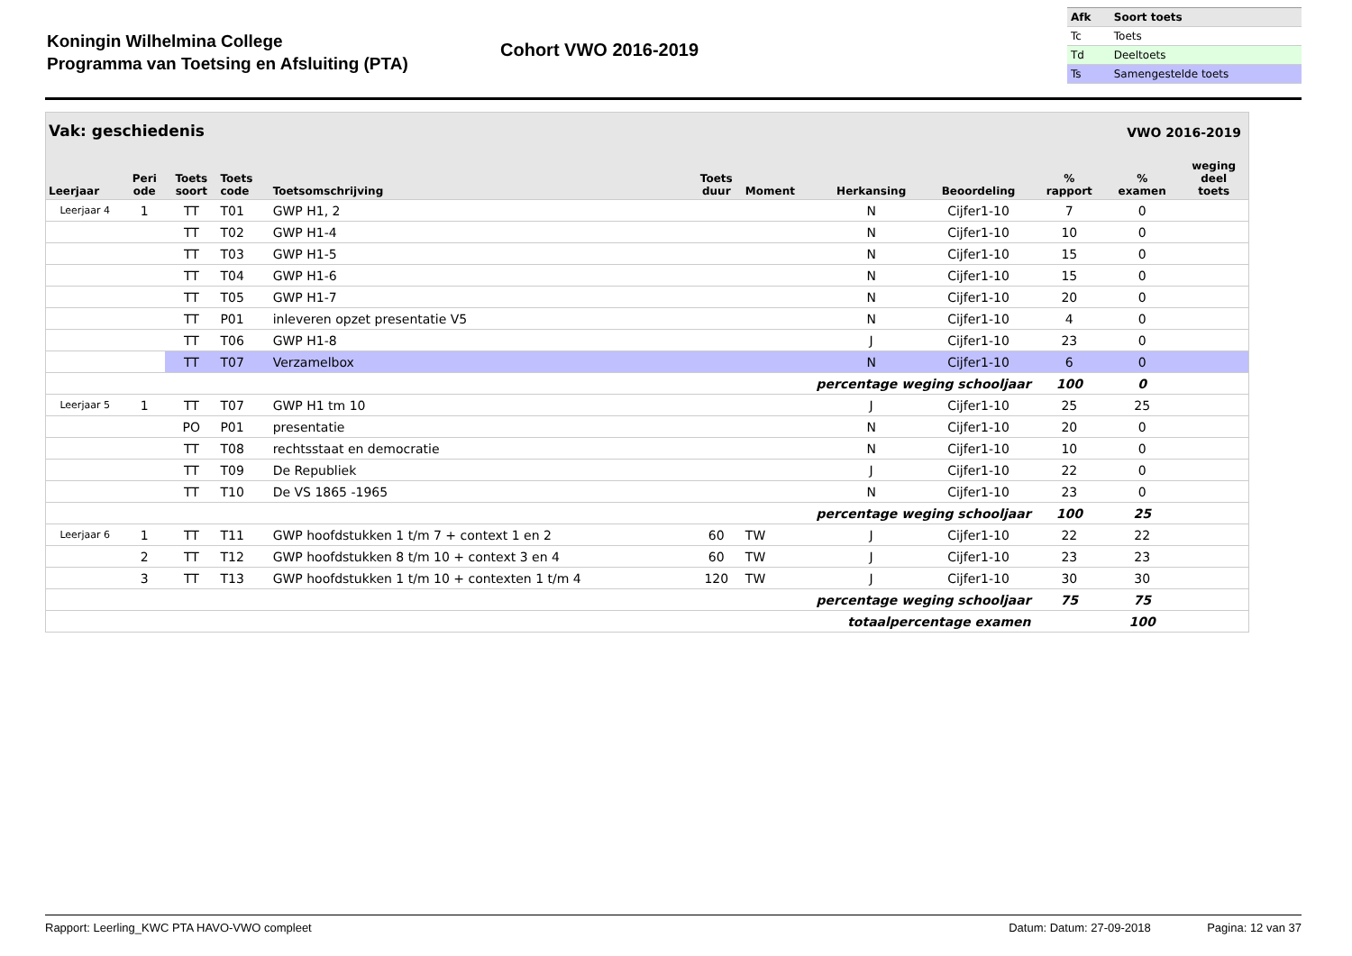Koningin Wilhelmina College
Programma van Toetsing en Afsluiting (PTA)
Cohort VWO 2016-2019
| Afk | Soort toets |
| Tc | Toets |
| Td | Deeltoets |
| Ts | Samengestelde toets |
Vak: geschiedenis VWO 2016-2019
| Leerjaar | Peri ode | Toets soort | Toets code | Toetsomschrijving | Toets duur | Moment | Herkansing | Beoordeling | % rapport | % examen | weging deel toets |
| --- | --- | --- | --- | --- | --- | --- | --- | --- | --- | --- | --- |
| Leerjaar 4 | 1 | TT | T01 | GWP H1, 2 | | | N | Cijfer1-10 | 7 | 0 | |
| | | TT | T02 | GWP H1-4 | | | N | Cijfer1-10 | 10 | 0 | |
| | | TT | T03 | GWP H1-5 | | | N | Cijfer1-10 | 15 | 0 | |
| | | TT | T04 | GWP H1-6 | | | N | Cijfer1-10 | 15 | 0 | |
| | | TT | T05 | GWP H1-7 | | | N | Cijfer1-10 | 20 | 0 | |
| | | TT | P01 | inleveren opzet presentatie V5 | | | N | Cijfer1-10 | 4 | 0 | |
| | | TT | T06 | GWP H1-8 | | | J | Cijfer1-10 | 23 | 0 | |
| | | TT | T07 | Verzamelbox | | | N | Cijfer1-10 | 6 | 0 | |
| percentage weging schooljaar | | | | | | | | | 100 | 0 | |
| Leerjaar 5 | 1 | TT | T07 | GWP H1 tm 10 | | | J | Cijfer1-10 | 25 | 25 | |
| | | PO | P01 | presentatie | | | N | Cijfer1-10 | 20 | 0 | |
| | | TT | T08 | rechtsstaat en democratie | | | N | Cijfer1-10 | 10 | 0 | |
| | | TT | T09 | De Republiek | | | J | Cijfer1-10 | 22 | 0 | |
| | | TT | T10 | De VS 1865 -1965 | | | N | Cijfer1-10 | 23 | 0 | |
| percentage weging schooljaar | | | | | | | | | 100 | 25 | |
| Leerjaar 6 | 1 | TT | T11 | GWP hoofdstukken 1 t/m 7 + context 1 en 2 | 60 | TW | J | Cijfer1-10 | 22 | 22 | |
| | 2 | TT | T12 | GWP hoofdstukken 8 t/m 10 + context 3 en 4 | 60 | TW | J | Cijfer1-10 | 23 | 23 | |
| | 3 | TT | T13 | GWP hoofdstukken 1 t/m 10 + contexten 1 t/m 4 | 120 | TW | J | Cijfer1-10 | 30 | 30 | |
| percentage weging schooljaar | | | | | | | | | 75 | 75 | |
| totaalpercentage examen | | | | | | | | | | 100 | |
Rapport: Leerling_KWC PTA HAVO-VWO compleet Datum: Datum: 27-09-2018 Pagina: 12 van 37